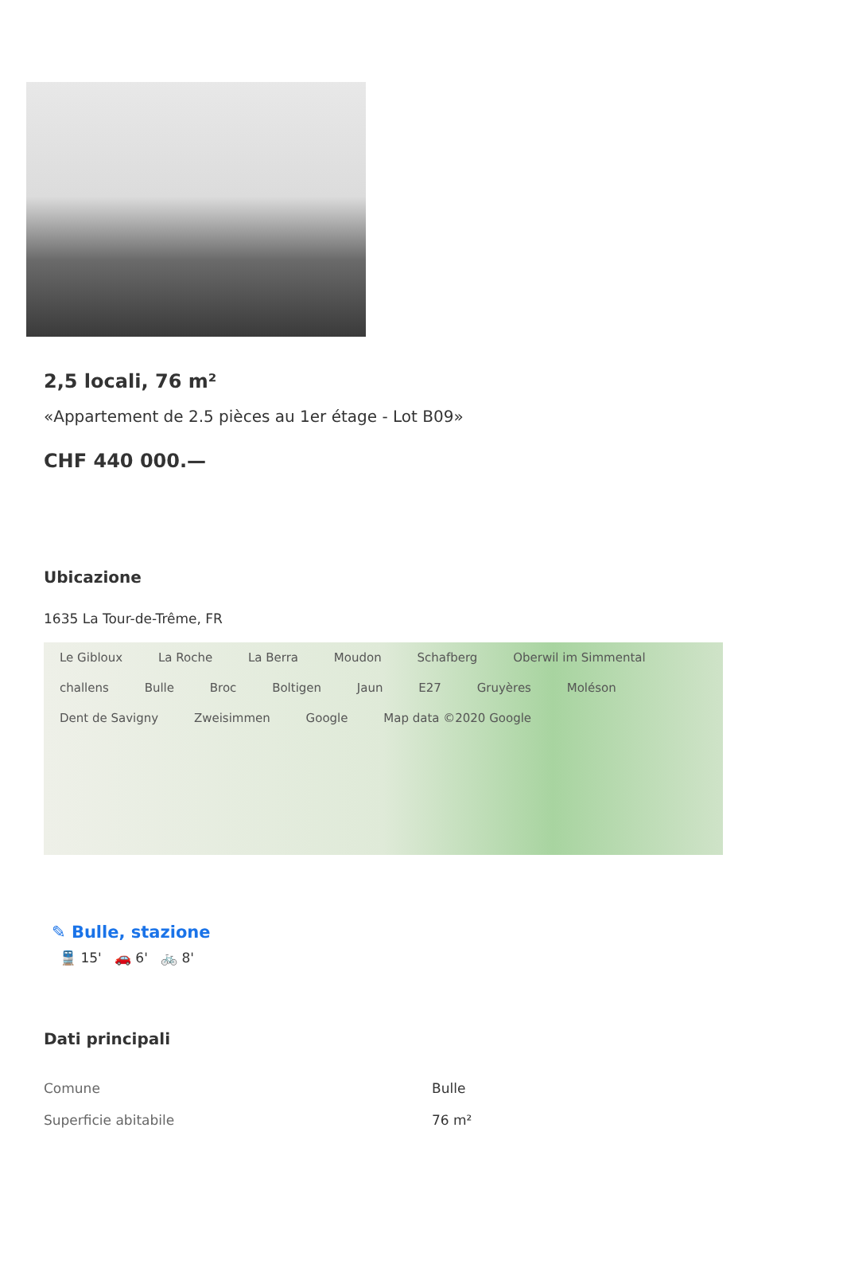2,5 locali, 76 m²
«Appartement de 2.5 pièces au 1er étage - Lot B09»
CHF 440 000.—
Ubicazione
1635 La Tour-de-Trême, FR
Le Gibloux La Roche La Berra Moudon Schafberg Oberwil im Simmental challens Bulle Broc Boltigen Jaun E27 Gruyères Moléson Dent de Savigny Zweisimmen Google Map data ©2020 Google
✎ Bulle, stazione
🚆 15' 🚗 6' 🚲 8'
Dati principali
| Comune | Bulle |
| Superficie abitabile | 76 m² |